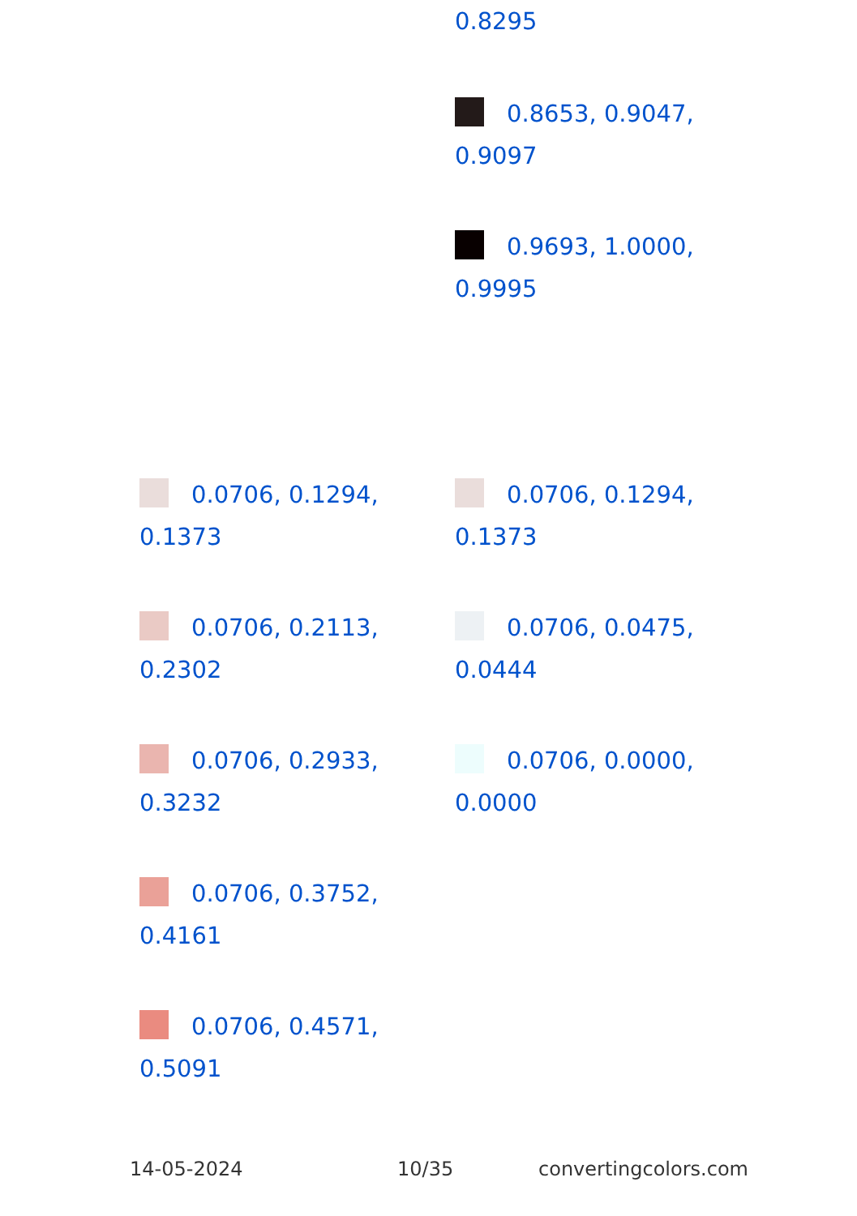0.8295
0.8653, 0.9047, 0.9097
0.9693, 1.0000, 0.9995
0.0706, 0.1294, 0.1373
0.0706, 0.1294, 0.1373
0.0706, 0.2113, 0.2302
0.0706, 0.0475, 0.0444
0.0706, 0.2933, 0.3232
0.0706, 0.0000, 0.0000
0.0706, 0.3752, 0.4161
0.0706, 0.4571, 0.5091
14-05-2024 10/35 convertingcolors.com